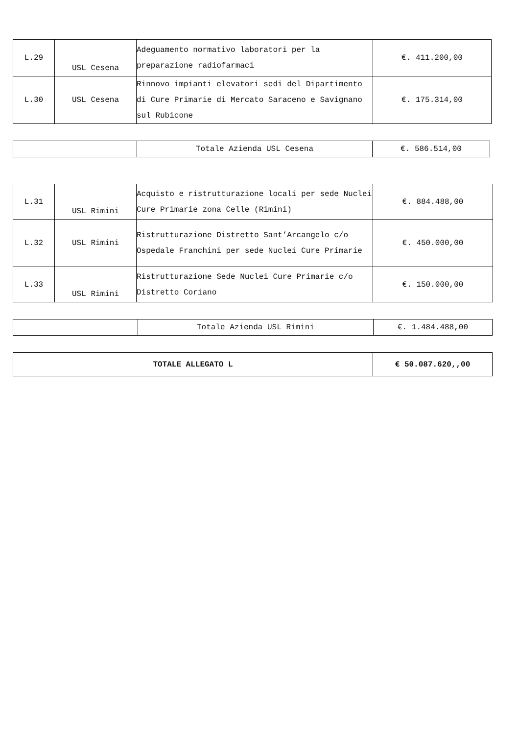| L.29 | USL Cesena | Adeguamento normativo laboratori per la preparazione radiofarmaci | €. 411.200,00 |
| L.30 | USL Cesena | Rinnovo impianti elevatori sedi del Dipartimento di Cure Primarie di Mercato Saraceno e Savignano sul Rubicone | €. 175.314,00 |
| | Totale Azienda USL Cesena | €. 586.514,00 |
| L.31 | USL Rimini | Acquisto e ristrutturazione locali per sede Nuclei Cure Primarie zona Celle (Rimini) | €. 884.488,00 |
| L.32 | USL Rimini | Ristrutturazione Distretto Sant’Arcangelo c/o Ospedale Franchini per sede Nuclei Cure Primarie | €. 450.000,00 |
| L.33 | USL Rimini | Ristrutturazione Sede Nuclei Cure Primarie c/o Distretto Coriano | €. 150.000,00 |
| | Totale Azienda USL Rimini | €. 1.484.488,00 |
| TOTALE ALLEGATO L | € 50.087.620,,00 |